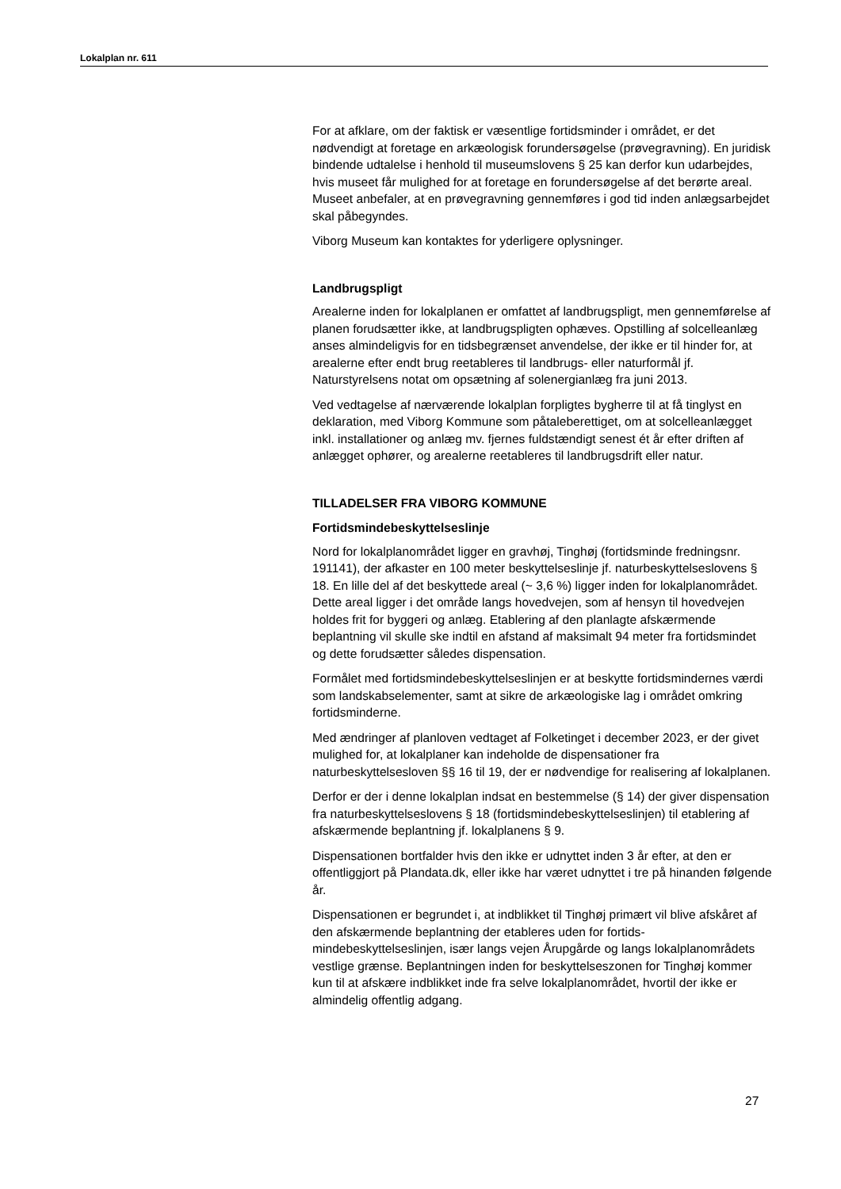Lokalplan nr. 611
For at afklare, om der faktisk er væsentlige fortidsminder i området, er det nødvendigt at foretage en arkæologisk forundersøgelse (prøvegrav­ning). En juridisk bindende udtalelse i henhold til museumslovens § 25 kan derfor kun udarbejdes, hvis museet får mulighed for at foretage en forundersøgelse af det berørte areal. Museet anbefaler, at en prøve­gravning gennemføres i god tid inden anlægsarbejdet skal påbegyndes.
Viborg Museum kan kontaktes for yderligere oplysninger.
Landbrugspligt
Arealerne inden for lokalplanen er omfattet af landbrugspligt, men gen­nemførelse af planen forudsætter ikke, at landbrugspligten ophæves. Opstilling af solcelleanlæg anses almindeligvis for en tidsbegrænset an­vendelse, der ikke er til hinder for, at arealerne efter endt brug reetable­res til landbrugs- eller naturformål jf. Naturstyrelsens notat om opsæt­ning af solenergianlæg fra juni 2013.
Ved vedtagelse af nærværende lokalplan forpligtes bygherre til at få tinglyst en deklaration, med Viborg Kommune som påtaleberettiget, om at solcelleanlægget inkl. installationer og anlæg mv. fjernes fuldstæn­digt senest ét år efter driften af anlægget ophører, og arealerne reetab­leres til landbrugsdrift eller natur.
TILLADELSER FRA VIBORG KOMMUNE
Fortidsmindebeskyttelseslinje
Nord for lokalplanområdet ligger en gravhøj, Tinghøj (fortidsminde fred­ningsnr. 191141), der afkaster en 100 meter beskyttelseslinje jf. natur­beskyttelseslovens § 18. En lille del af det beskyttede areal (~ 3,6 %) ligger inden for lokalplanområdet. Dette areal ligger i det område langs hovedvejen, som af hensyn til hovedvejen holdes frit for byggeri og an­læg. Etablering af den planlagte afskærmende beplantning vil skulle ske indtil en afstand af maksimalt 94 meter fra fortidsmindet og dette forud­sætter således dispensation.
Formålet med fortidsmindebeskyttelseslinjen er at beskytte fortidsmin­dernes værdi som landskabselementer, samt at sikre de arkæologiske lag i området omkring fortidsminderne.
Med ændringer af planloven vedtaget af Folketinget i december 2023, er der givet mulighed for, at lokalplaner kan indeholde de dispensatio­ner fra naturbeskyttelsesloven §§ 16 til 19, der er nødvendige for reali­sering af lokalplanen.
Derfor er der i denne lokalplan indsat en bestemmelse (§ 14) der giver dispensation fra naturbeskyttelseslovens § 18 (fortidsmindebeskyttel­seslinjen) til etablering af afskærmende beplantning jf. lokalplanens § 9.
Dispensationen bortfalder hvis den ikke er udnyttet inden 3 år efter, at den er offentliggjort på Plandata.dk, eller ikke har været udnyttet i tre på hinanden følgende år.
Dispensationen er begrundet i, at indblikket til Tinghøj primært vil blive afskåret af den afskærmende beplantning der etableres uden for fortids­mindebeskyttelseslinjen, især langs vejen Årupgårde og langs lokal­planområdets vestlige grænse. Beplantningen inden for beskyttelseszo­nen for Tinghøj kommer kun til at afskære indblikket inde fra selve lokal­planområdet, hvortil der ikke er almindelig offentlig adgang.
27